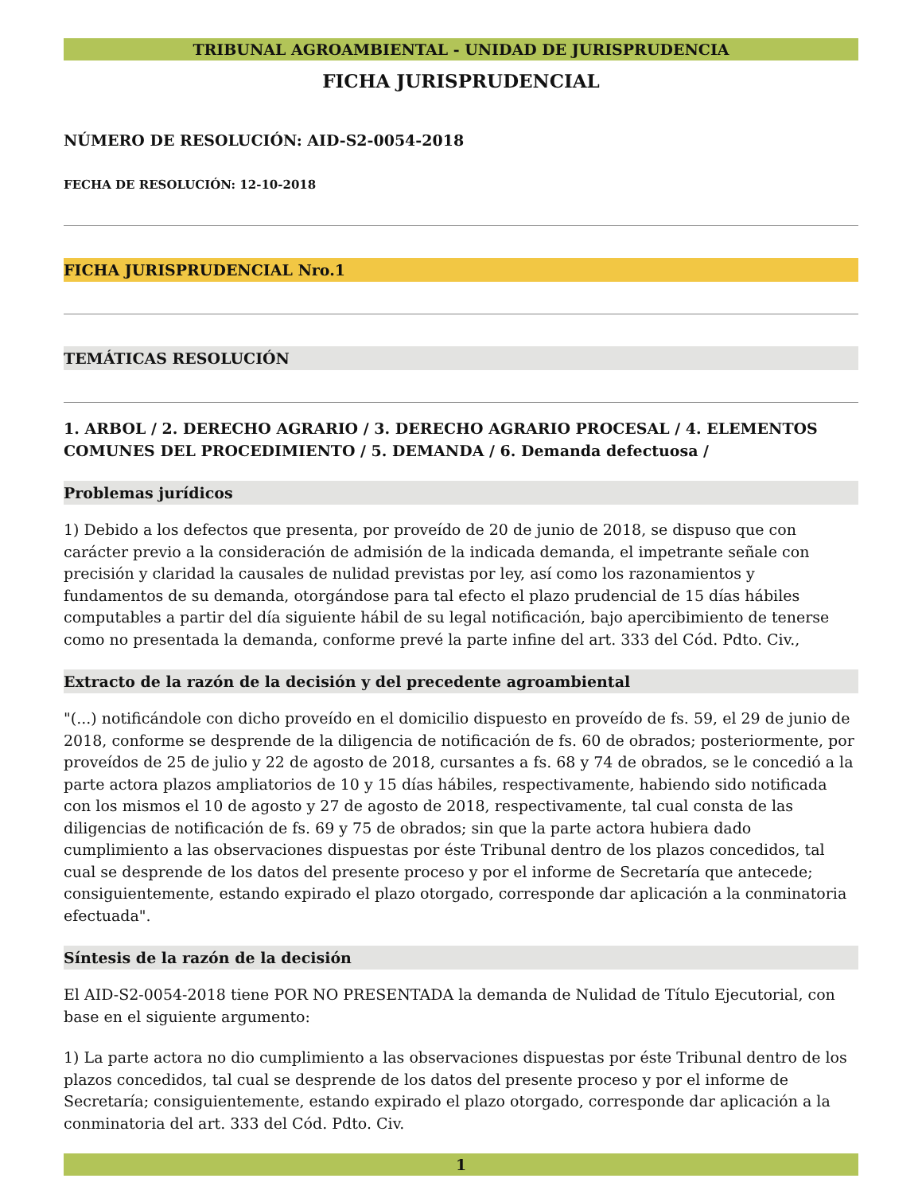TRIBUNAL AGROAMBIENTAL - UNIDAD DE JURISPRUDENCIA
FICHA JURISPRUDENCIAL
NÚMERO DE RESOLUCIÓN: AID-S2-0054-2018
FECHA DE RESOLUCIÓN: 12-10-2018
FICHA JURISPRUDENCIAL Nro.1
TEMÁTICAS RESOLUCIÓN
1. ARBOL / 2. DERECHO AGRARIO / 3. DERECHO AGRARIO PROCESAL / 4. ELEMENTOS COMUNES DEL PROCEDIMIENTO / 5. DEMANDA / 6. Demanda defectuosa /
Problemas jurídicos
1) Debido a los defectos que presenta, por proveído de 20 de junio de 2018, se dispuso que con carácter previo a la consideración de admisión de la indicada demanda, el impetrante señale con precisión y claridad la causales de nulidad previstas por ley, así como los razonamientos y fundamentos de su demanda, otorgándose para tal efecto el plazo prudencial de 15 días hábiles computables a partir del día siguiente hábil de su legal notificación, bajo apercibimiento de tenerse como no presentada la demanda, conforme prevé la parte infine del art. 333 del Cód. Pdto. Civ.,
Extracto de la razón de la decisión y del precedente agroambiental
"(...) notificándole con dicho proveído en el domicilio dispuesto en proveído de fs. 59, el 29 de junio de 2018, conforme se desprende de la diligencia de notificación de fs. 60 de obrados; posteriormente, por proveídos de 25 de julio y 22 de agosto de 2018, cursantes a fs. 68 y 74 de obrados, se le concedió a la parte actora plazos ampliatorios de 10 y 15 días hábiles, respectivamente, habiendo sido notificada con los mismos el 10 de agosto y 27 de agosto de 2018, respectivamente, tal cual consta de las diligencias de notificación de fs. 69 y 75 de obrados; sin que la parte actora hubiera dado cumplimiento a las observaciones dispuestas por éste Tribunal dentro de los plazos concedidos, tal cual se desprende de los datos del presente proceso y por el informe de Secretaría que antecede; consiguientemente, estando expirado el plazo otorgado, corresponde dar aplicación a la conminatoria efectuada".
Síntesis de la razón de la decisión
El AID-S2-0054-2018 tiene POR NO PRESENTADA la demanda de Nulidad de Título Ejecutorial, con base en el siguiente argumento:
1) La parte actora no dio cumplimiento a las observaciones dispuestas por éste Tribunal dentro de los plazos concedidos, tal cual se desprende de los datos del presente proceso y por el informe de Secretaría; consiguientemente, estando expirado el plazo otorgado, corresponde dar aplicación a la conminatoria del art. 333 del Cód. Pdto. Civ.
1